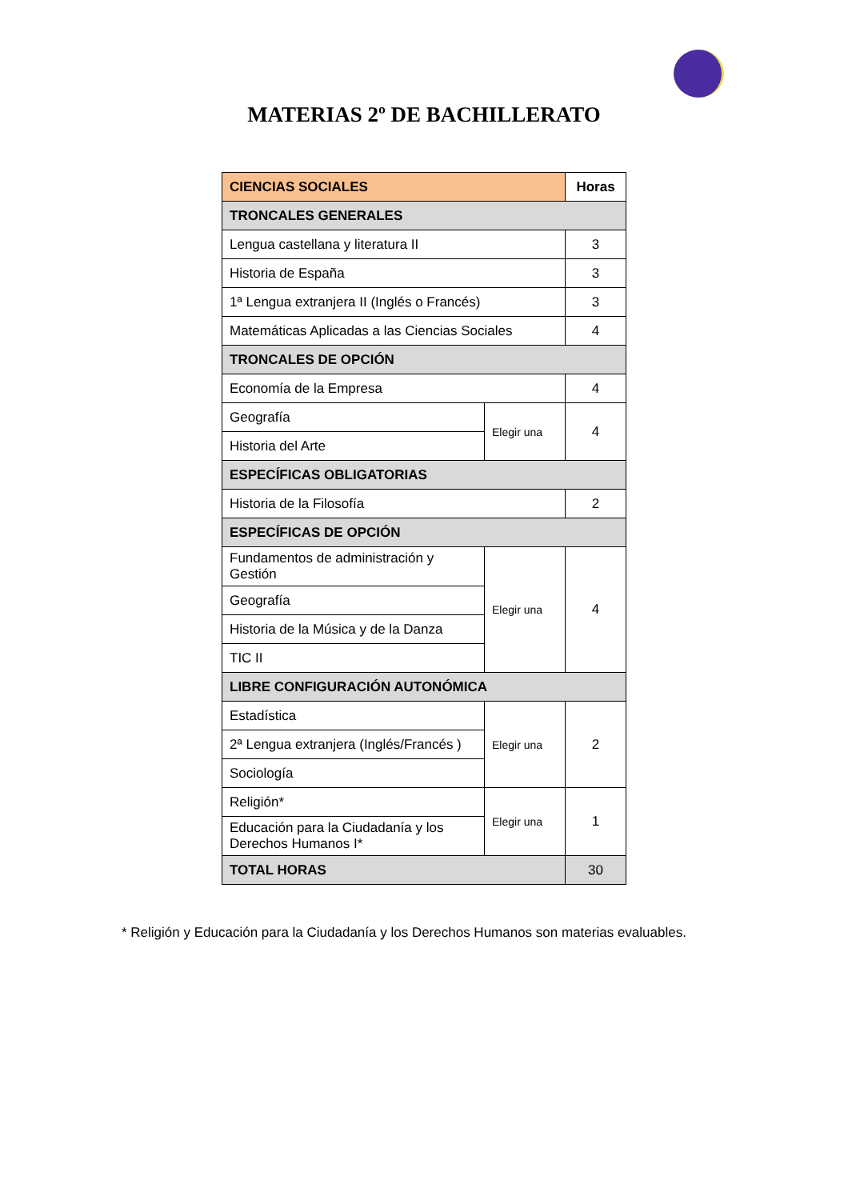MATERIAS 2º DE BACHILLERATO
| CIENCIAS SOCIALES | | Horas |
| TRONCALES GENERALES | | |
| Lengua castellana y literatura II | | 3 |
| Historia de España | | 3 |
| 1ª Lengua extranjera II (Inglés o Francés) | | 3 |
| Matemáticas Aplicadas a las Ciencias Sociales | | 4 |
| TRONCALES DE OPCIÓN | | |
| Economía de la Empresa | | 4 |
| Geografía | Elegir una | 4 |
| Historia del Arte | | |
| ESPECÍFICAS OBLIGATORIAS | | |
| Historia de la Filosofía | | 2 |
| ESPECÍFICAS DE OPCIÓN | | |
| Fundamentos de administración y Gestión | Elegir una | 4 |
| Geografía | | |
| Historia de la Música y de la Danza | | |
| TIC II | | |
| LIBRE CONFIGURACIÓN AUTONÓMICA | | |
| Estadística | Elegir una | 2 |
| 2ª Lengua extranjera (Inglés/Francés ) | | |
| Sociología | | |
| Religión* | Elegir una | 1 |
| Educación para la Ciudadanía y los Derechos Humanos I* | | |
| TOTAL HORAS | | 30 |
* Religión y Educación para la Ciudadanía y los Derechos Humanos son materias evaluables.